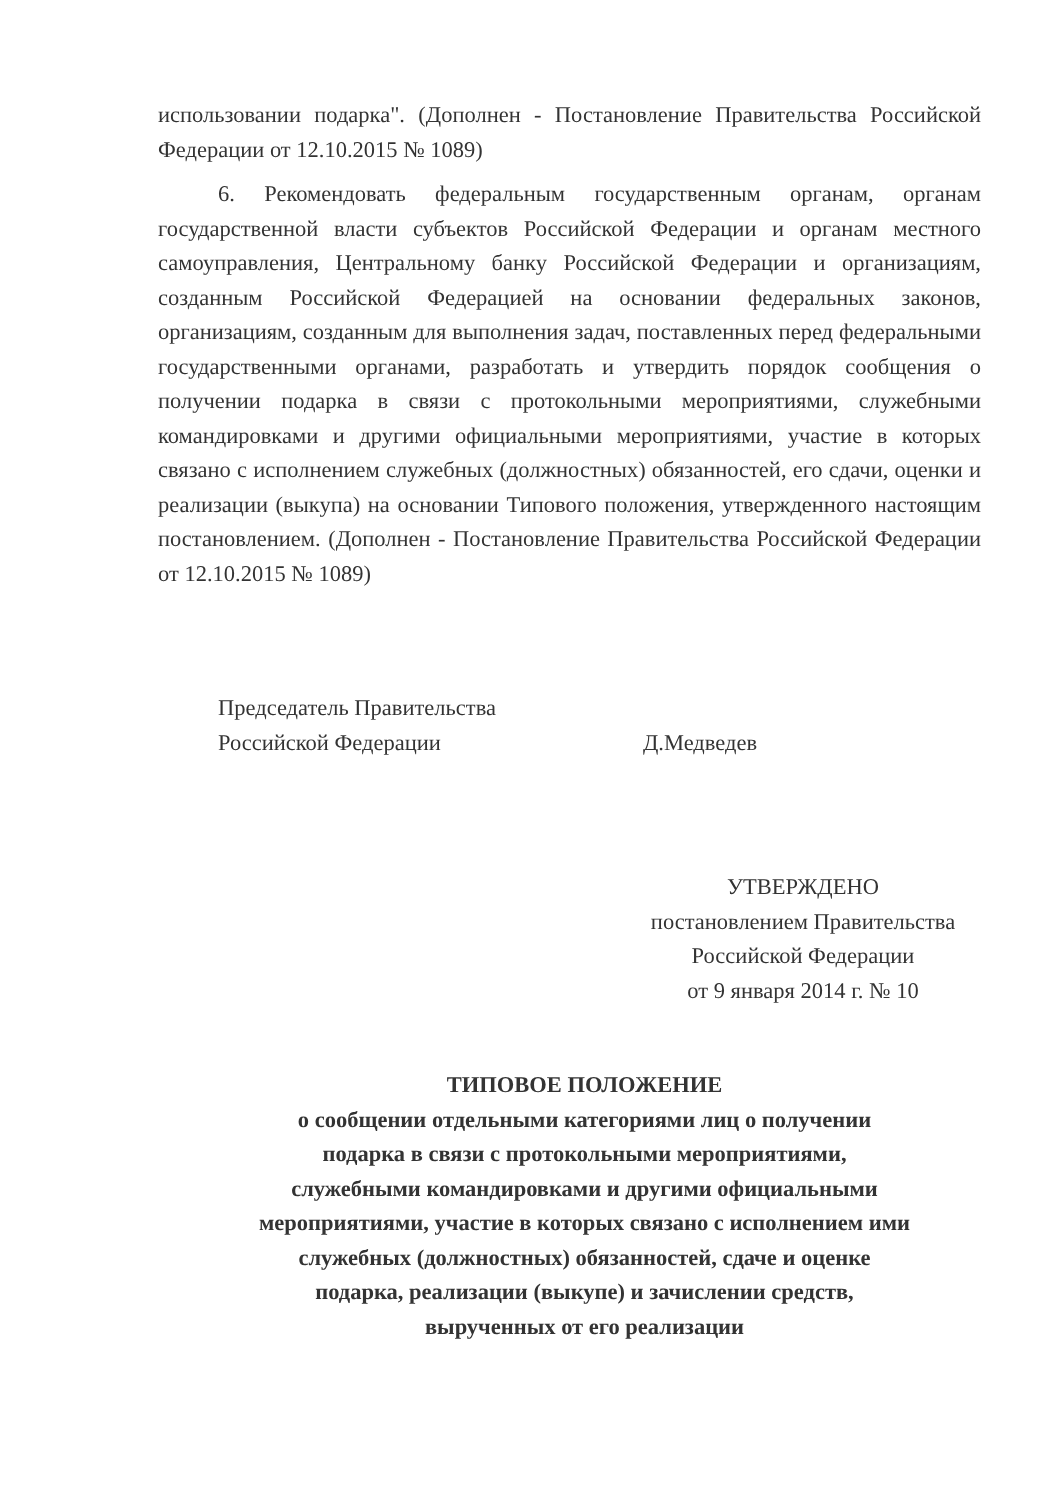использовании подарка". (Дополнен - Постановление Правительства Российской Федерации от 12.10.2015 № 1089)
6. Рекомендовать федеральным государственным органам, органам государственной власти субъектов Российской Федерации и органам местного самоуправления, Центральному банку Российской Федерации и организациям, созданным Российской Федерацией на основании федеральных законов, организациям, созданным для выполнения задач, поставленных перед федеральными государственными органами, разработать и утвердить порядок сообщения о получении подарка в связи с протокольными мероприятиями, служебными командировками и другими официальными мероприятиями, участие в которых связано с исполнением служебных (должностных) обязанностей, его сдачи, оценки и реализации (выкупа) на основании Типового положения, утвержденного настоящим постановлением. (Дополнен - Постановление Правительства Российской Федерации от 12.10.2015 № 1089)
Председатель Правительства
Российской Федерации Д.Медведев
УТВЕРЖДЕНО
постановлением Правительства
Российской Федерации
от 9 января 2014 г. № 10
ТИПОВОЕ ПОЛОЖЕНИЕ
о сообщении отдельными категориями лиц о получении
подарка в связи с протокольными мероприятиями,
служебными командировками и другими официальными
мероприятиями, участие в которых связано с исполнением ими
служебных (должностных) обязанностей, сдаче и оценке
подарка, реализации (выкупе) и зачислении средств,
вырученных от его реализации